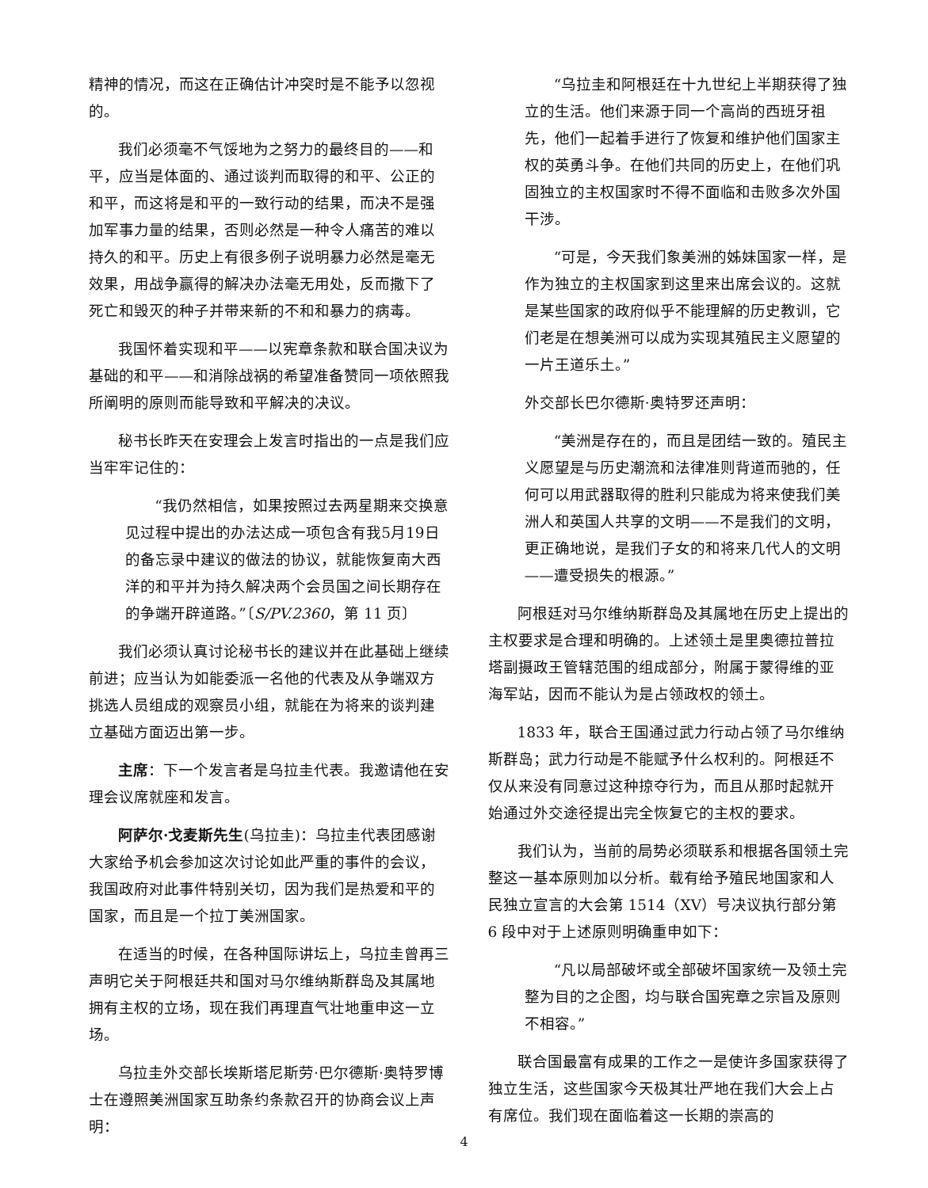精神的情况，而这在正确估计冲突时是不能予以忽视的。
我们必须毫不气馁地为之努力的最终目的——和平，应当是体面的、通过谈判而取得的和平、公正的和平，而这将是和平的一致行动的结果，而决不是强加军事力量的结果，否则必然是一种令人痛苦的难以持久的和平。历史上有很多例子说明暴力必然是毫无效果，用战争赢得的解决办法毫无用处，反而撒下了死亡和毁灭的种子并带来新的不和和暴力的病毒。
我国怀着实现和平——以宪章条款和联合国决议为基础的和平——和消除战祸的希望准备赞同一项依照我所阐明的原则而能导致和平解决的决议。
秘书长昨天在安理会上发言时指出的一点是我们应当牢牢记住的：
“我仍然相信，如果按照过去两星期来交换意见过程中提出的办法达成一项包含有我5月19日的备忘录中建议的做法的协议，就能恢复南大西洋的和平并为持久解决两个会员国之间长期存在的争端开辟道路。”〔S/PV.2360，第 11 页〕
我们必须认真讨论秘书长的建议并在此基础上继续前进；应当认为如能委派一名他的代表及从争端双方挑选人员组成的观察员小组，就能在为将来的谈判建立基础方面迈出第一步。
主席：下一个发言者是乌拉圭代表。我邀请他在安理会议席就座和发言。
阿萨尔·戈麦斯先生(乌拉圭)：乌拉圭代表团感谢大家给予机会参加这次讨论如此严重的事件的会议，我国政府对此事件特别关切，因为我们是热爱和平的国家，而且是一个拉丁美洲国家。
在适当的时候，在各种国际讲坛上，乌拉圭曾再三声明它关于阿根廷共和国对马尔维纳斯群岛及其属地拥有主权的立场，现在我们再理直气壮地重申这一立场。
乌拉圭外交部长埃斯塔尼斯劳·巴尔德斯·奥特罗博士在遵照美洲国家互助条约条款召开的协商会议上声明：
“乌拉圭和阿根廷在十九世纪上半期获得了独立的生活。他们来源于同一个高尚的西班牙祖先，他们一起着手进行了恢复和维护他们国家主权的英勇斗争。在他们共同的历史上，在他们巩固独立的主权国家时不得不面临和击败多次外国干涉。
“可是，今天我们象美洲的姊妹国家一样，是作为独立的主权国家到这里来出席会议的。这就是某些国家的政府似乎不能理解的历史教训，它们老是在想美洲可以成为实现其殖民主义愿望的一片王道乐土。”
外交部长巴尔德斯·奥特罗还声明：
“美洲是存在的，而且是团结一致的。殖民主义愿望是与历史潮流和法律准则背道而驰的，任何可以用武器取得的胜利只能成为将来使我们美洲人和英国人共享的文明——不是我们的文明，更正确地说，是我们子女的和将来几代人的文明——遭受损失的根源。”
阿根廷对马尔维纳斯群岛及其属地在历史上提出的主权要求是合理和明确的。上述领土是里奥德拉普拉塔副摄政王管辖范围的组成部分，附属于蒙得维的亚海军站，因而不能认为是占领政权的领土。
1833 年，联合王国通过武力行动占领了马尔维纳斯群岛；武力行动是不能赋予什么权利的。阿根廷不仅从来没有同意过这种掠夺行为，而且从那时起就开始通过外交途径提出完全恢复它的主权的要求。
我们认为，当前的局势必须联系和根据各国领土完整这一基本原则加以分析。载有给予殖民地国家和人民独立宣言的大会第 1514（XV）号决议执行部分第 6 段中对于上述原则明确重申如下：
“凡以局部破坏或全部破坏国家统一及领土完整为目的之企图，均与联合国宪章之宗旨及原则不相容。”
联合国最富有成果的工作之一是使许多国家获得了独立生活，这些国家今天极其壮严地在我们大会上占有席位。我们现在面临着这一长期的崇高的
4